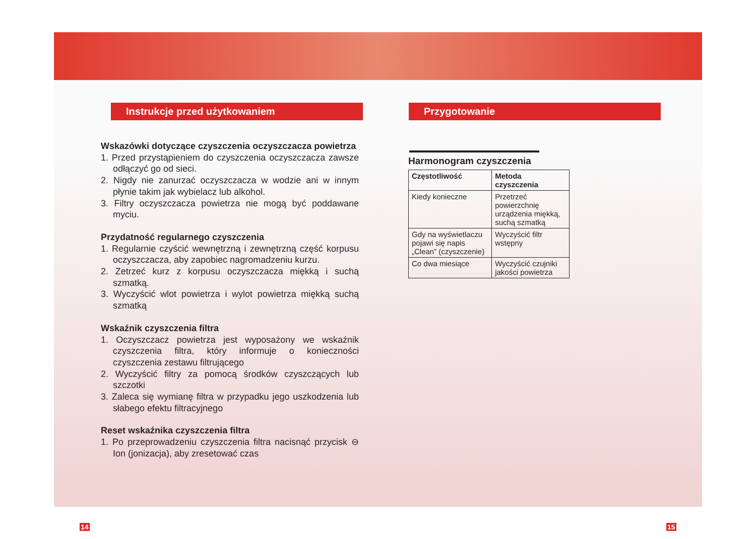Instrukcje przed użytkowaniem
Wskazówki dotyczące czyszczenia oczyszczacza powietrza
1. Przed przystąpieniem do czyszczenia oczyszczacza zawsze odłączyć go od sieci.
2. Nigdy nie zanurzać oczyszczacza w wodzie ani w innym płynie takim jak wybielacz lub alkohol.
3. Filtry oczyszczacza powietrza nie mogą być poddawane myciu.
Przydatność regularnego czyszczenia
1. Regularnie czyścić wewnętrzną i zewnętrzną część korpusu oczyszczacza, aby zapobiec nagromadzeniu kurzu.
2. Zetrzeć kurz z korpusu oczyszczacza miękką i suchą szmatką.
3. Wyczyścić wlot powietrza i wylot powietrza miękką suchą szmatką
Wskaźnik czyszczenia filtra
1. Oczyszczacz powietrza jest wyposażony we wskaźnik czyszczenia filtra, który informuje o konieczności czyszczenia zestawu filtrującego
2. Wyczyścić filtry za pomocą środków czyszczących lub szczotki
3. Zaleca się wymianę filtra w przypadku jego uszkodzenia lub słabego efektu filtracyjnego
Reset wskaźnika czyszczenia filtra
1. Po przeprowadzeniu czyszczenia filtra nacisnąć przycisk ⊖ Ion (jonizacja), aby zresetować czas
14
Przygotowanie
Harmonogram czyszczenia
| Częstotliwość | Metoda czyszczenia |
| --- | --- |
| Kiedy konieczne | Przetrzeć powierzchnię urządzenia miękką, suchą szmatką |
| Gdy na wyświetlaczu pojawi się napis „Clean” (czyszczenie) | Wyczyścić filtr wstępny |
| Co dwa miesiące | Wyczyścić czujniki jakości powietrza |
15